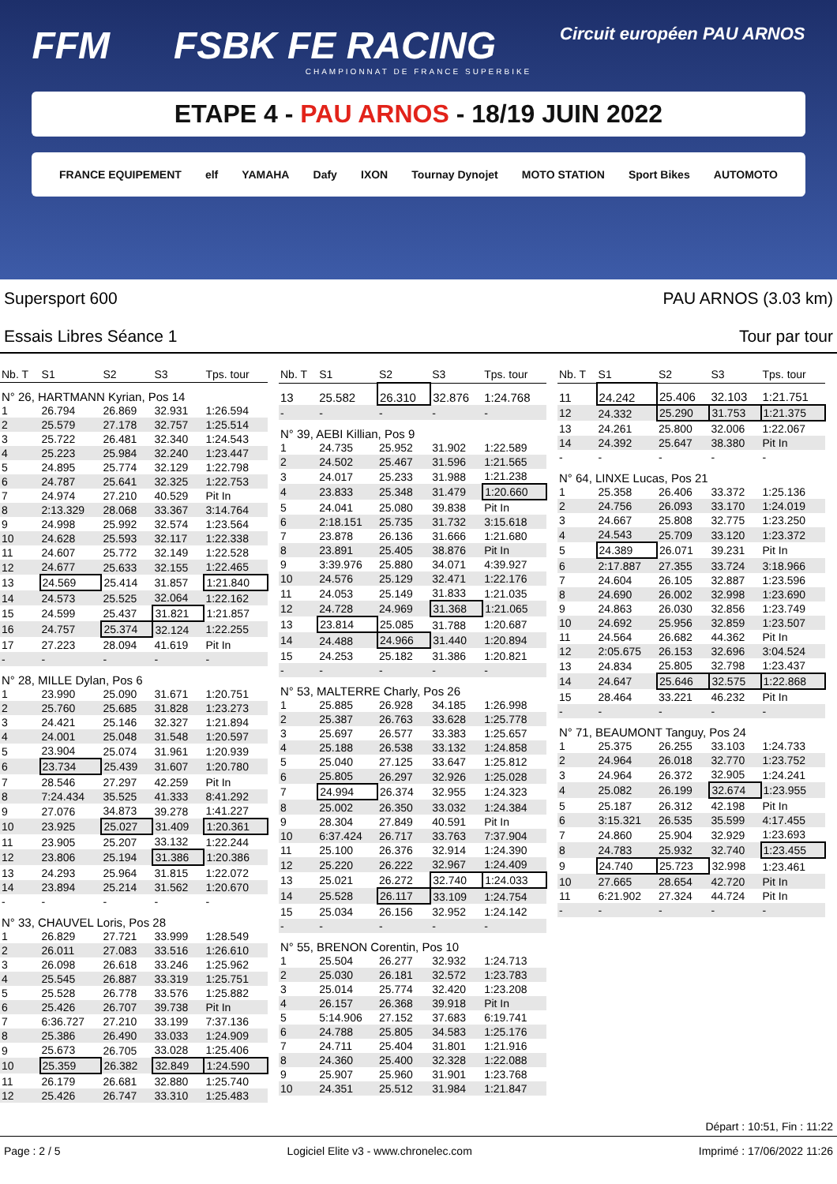FFM FSBK FE RACING
Circuit européen PAU ARNOS
CHAMPIONNAT DE FRANCE SUPERBIKE
ETAPE 4 - PAU ARNOS - 18/19 JUIN 2022
FRANCE EQUIPEMENT elf YAMAHA Dafy IXON Tournay Dynojet MOTO STATION Sport Bikes AUTOMOTO
Supersport 600
Essais Libres Séance 1
PAU ARNOS (3.03 km)
Tour par tour
| Nb. T | S1 | S2 | S3 | Tps. tour |
| --- | --- | --- | --- | --- |
| N° 26, HARTMANN Kyrian, Pos 14 | | | | |
| 1 | 26.794 | 26.869 | 32.931 | 1:26.594 |
| 2 | 25.579 | 27.178 | 32.757 | 1:25.514 |
| 3 | 25.722 | 26.481 | 32.340 | 1:24.543 |
| 4 | 25.223 | 25.984 | 32.240 | 1:23.447 |
| 5 | 24.895 | 25.774 | 32.129 | 1:22.798 |
| 6 | 24.787 | 25.641 | 32.325 | 1:22.753 |
| 7 | 24.974 | 27.210 | 40.529 | Pit In |
| 8 | 2:13.329 | 28.068 | 33.367 | 3:14.764 |
| 9 | 24.998 | 25.992 | 32.574 | 1:23.564 |
| 10 | 24.628 | 25.593 | 32.117 | 1:22.338 |
| 11 | 24.607 | 25.772 | 32.149 | 1:22.528 |
| 12 | 24.677 | 25.633 | 32.155 | 1:22.465 |
| 13 | 24.569 | 25.414 | 31.857 | 1:21.840 |
| 14 | 24.573 | 25.525 | 32.064 | 1:22.162 |
| 15 | 24.599 | 25.437 | 31.821 | 1:21.857 |
| 16 | 24.757 | 25.374 | 32.124 | 1:22.255 |
| 17 | 27.223 | 28.094 | 41.619 | Pit In |
| - | - | - | - | - |
| N° 28, MILLE Dylan, Pos 6 | | | | |
| 1 | 23.990 | 25.090 | 31.671 | 1:20.751 |
| 2 | 25.760 | 25.685 | 31.828 | 1:23.273 |
| 3 | 24.421 | 25.146 | 32.327 | 1:21.894 |
| 4 | 24.001 | 25.048 | 31.548 | 1:20.597 |
| 5 | 23.904 | 25.074 | 31.961 | 1:20.939 |
| 6 | 23.734 | 25.439 | 31.607 | 1:20.780 |
| 7 | 28.546 | 27.297 | 42.259 | Pit In |
| 8 | 7:24.434 | 35.525 | 41.333 | 8:41.292 |
| 9 | 27.076 | 34.873 | 39.278 | 1:41.227 |
| 10 | 23.925 | 25.027 | 31.409 | 1:20.361 |
| 11 | 23.905 | 25.207 | 33.132 | 1:22.244 |
| 12 | 23.806 | 25.194 | 31.386 | 1:20.386 |
| 13 | 24.293 | 25.964 | 31.815 | 1:22.072 |
| 14 | 23.894 | 25.214 | 31.562 | 1:20.670 |
| - | - | - | - | - |
| N° 33, CHAUVEL Loris, Pos 28 | | | | |
| 1 | 26.829 | 27.721 | 33.999 | 1:28.549 |
| 2 | 26.011 | 27.083 | 33.516 | 1:26.610 |
| 3 | 26.098 | 26.618 | 33.246 | 1:25.962 |
| 4 | 25.545 | 26.887 | 33.319 | 1:25.751 |
| 5 | 25.528 | 26.778 | 33.576 | 1:25.882 |
| 6 | 25.426 | 26.707 | 39.738 | Pit In |
| 7 | 6:36.727 | 27.210 | 33.199 | 7:37.136 |
| 8 | 25.386 | 26.490 | 33.033 | 1:24.909 |
| 9 | 25.673 | 26.705 | 33.028 | 1:25.406 |
| 10 | 25.359 | 26.382 | 32.849 | 1:24.590 |
| 11 | 26.179 | 26.681 | 32.880 | 1:25.740 |
| 12 | 25.426 | 26.747 | 33.310 | 1:25.483 |
| Nb. T | S1 | S2 | S3 | Tps. tour |
| --- | --- | --- | --- | --- |
| 13 | 25.582 | 26.310 | 32.876 | 1:24.768 |
| - | - | - | - | - |
| N° 39, AEBI Killian, Pos 9 | | | | |
| 1 | 24.735 | 25.952 | 31.902 | 1:22.589 |
| 2 | 24.502 | 25.467 | 31.596 | 1:21.565 |
| 3 | 24.017 | 25.233 | 31.988 | 1:21.238 |
| 4 | 23.833 | 25.348 | 31.479 | 1:20.660 |
| 5 | 24.041 | 25.080 | 39.838 | Pit In |
| 6 | 2:18.151 | 25.735 | 31.732 | 3:15.618 |
| 7 | 23.878 | 26.136 | 31.666 | 1:21.680 |
| 8 | 23.891 | 25.405 | 38.876 | Pit In |
| 9 | 3:39.976 | 25.880 | 34.071 | 4:39.927 |
| 10 | 24.576 | 25.129 | 32.471 | 1:22.176 |
| 11 | 24.053 | 25.149 | 31.833 | 1:21.035 |
| 12 | 24.728 | 24.969 | 31.368 | 1:21.065 |
| 13 | 23.814 | 25.085 | 31.788 | 1:20.687 |
| 14 | 24.488 | 24.966 | 31.440 | 1:20.894 |
| 15 | 24.253 | 25.182 | 31.386 | 1:20.821 |
| - | - | - | - | - |
| N° 53, MALTERRE Charly, Pos 26 | | | | |
| 1 | 25.885 | 26.928 | 34.185 | 1:26.998 |
| 2 | 25.387 | 26.763 | 33.628 | 1:25.778 |
| 3 | 25.697 | 26.577 | 33.383 | 1:25.657 |
| 4 | 25.188 | 26.538 | 33.132 | 1:24.858 |
| 5 | 25.040 | 27.125 | 33.647 | 1:25.812 |
| 6 | 25.805 | 26.297 | 32.926 | 1:25.028 |
| 7 | 24.994 | 26.374 | 32.955 | 1:24.323 |
| 8 | 25.002 | 26.350 | 33.032 | 1:24.384 |
| 9 | 28.304 | 27.849 | 40.591 | Pit In |
| 10 | 6:37.424 | 26.717 | 33.763 | 7:37.904 |
| 11 | 25.100 | 26.376 | 32.914 | 1:24.390 |
| 12 | 25.220 | 26.222 | 32.967 | 1:24.409 |
| 13 | 25.021 | 26.272 | 32.740 | 1:24.033 |
| 14 | 25.528 | 26.117 | 33.109 | 1:24.754 |
| 15 | 25.034 | 26.156 | 32.952 | 1:24.142 |
| - | - | - | - | - |
| N° 55, BRENON Corentin, Pos 10 | | | | |
| 1 | 25.504 | 26.277 | 32.932 | 1:24.713 |
| 2 | 25.030 | 26.181 | 32.572 | 1:23.783 |
| 3 | 25.014 | 25.774 | 32.420 | 1:23.208 |
| 4 | 26.157 | 26.368 | 39.918 | Pit In |
| 5 | 5:14.906 | 27.152 | 37.683 | 6:19.741 |
| 6 | 24.788 | 25.805 | 34.583 | 1:25.176 |
| 7 | 24.711 | 25.404 | 31.801 | 1:21.916 |
| 8 | 24.360 | 25.400 | 32.328 | 1:22.088 |
| 9 | 25.907 | 25.960 | 31.901 | 1:23.768 |
| 10 | 24.351 | 25.512 | 31.984 | 1:21.847 |
| Nb. T | S1 | S2 | S3 | Tps. tour |
| --- | --- | --- | --- | --- |
| 11 | 24.242 | 25.406 | 32.103 | 1:21.751 |
| 12 | 24.332 | 25.290 | 31.753 | 1:21.375 |
| 13 | 24.261 | 25.800 | 32.006 | 1:22.067 |
| 14 | 24.392 | 25.647 | 38.380 | Pit In |
| - | - | - | - | - |
| N° 64, LINXE Lucas, Pos 21 | | | | |
| 1 | 25.358 | 26.406 | 33.372 | 1:25.136 |
| 2 | 24.756 | 26.093 | 33.170 | 1:24.019 |
| 3 | 24.667 | 25.808 | 32.775 | 1:23.250 |
| 4 | 24.543 | 25.709 | 33.120 | 1:23.372 |
| 5 | 24.389 | 26.071 | 39.231 | Pit In |
| 6 | 2:17.887 | 27.355 | 33.724 | 3:18.966 |
| 7 | 24.604 | 26.105 | 32.887 | 1:23.596 |
| 8 | 24.690 | 26.002 | 32.998 | 1:23.690 |
| 9 | 24.863 | 26.030 | 32.856 | 1:23.749 |
| 10 | 24.692 | 25.956 | 32.859 | 1:23.507 |
| 11 | 24.564 | 26.682 | 44.362 | Pit In |
| 12 | 2:05.675 | 26.153 | 32.696 | 3:04.524 |
| 13 | 24.834 | 25.805 | 32.798 | 1:23.437 |
| 14 | 24.647 | 25.646 | 32.575 | 1:22.868 |
| 15 | 28.464 | 33.221 | 46.232 | Pit In |
| - | - | - | - | - |
| N° 71, BEAUMONT Tanguy, Pos 24 | | | | |
| 1 | 25.375 | 26.255 | 33.103 | 1:24.733 |
| 2 | 24.964 | 26.018 | 32.770 | 1:23.752 |
| 3 | 24.964 | 26.372 | 32.905 | 1:24.241 |
| 4 | 25.082 | 26.199 | 32.674 | 1:23.955 |
| 5 | 25.187 | 26.312 | 42.198 | Pit In |
| 6 | 3:15.321 | 26.535 | 35.599 | 4:17.455 |
| 7 | 24.860 | 25.904 | 32.929 | 1:23.693 |
| 8 | 24.783 | 25.932 | 32.740 | 1:23.455 |
| 9 | 24.740 | 25.723 | 32.998 | 1:23.461 |
| 10 | 27.665 | 28.654 | 42.720 | Pit In |
| 11 | 6:21.902 | 27.324 | 44.724 | Pit In |
| - | - | - | - | - |
Départ : 10:51, Fin : 11:22
Page : 2 / 5 Logiciel Elite v3 - www.chronelec.com Imprimé : 17/06/2022 11:26